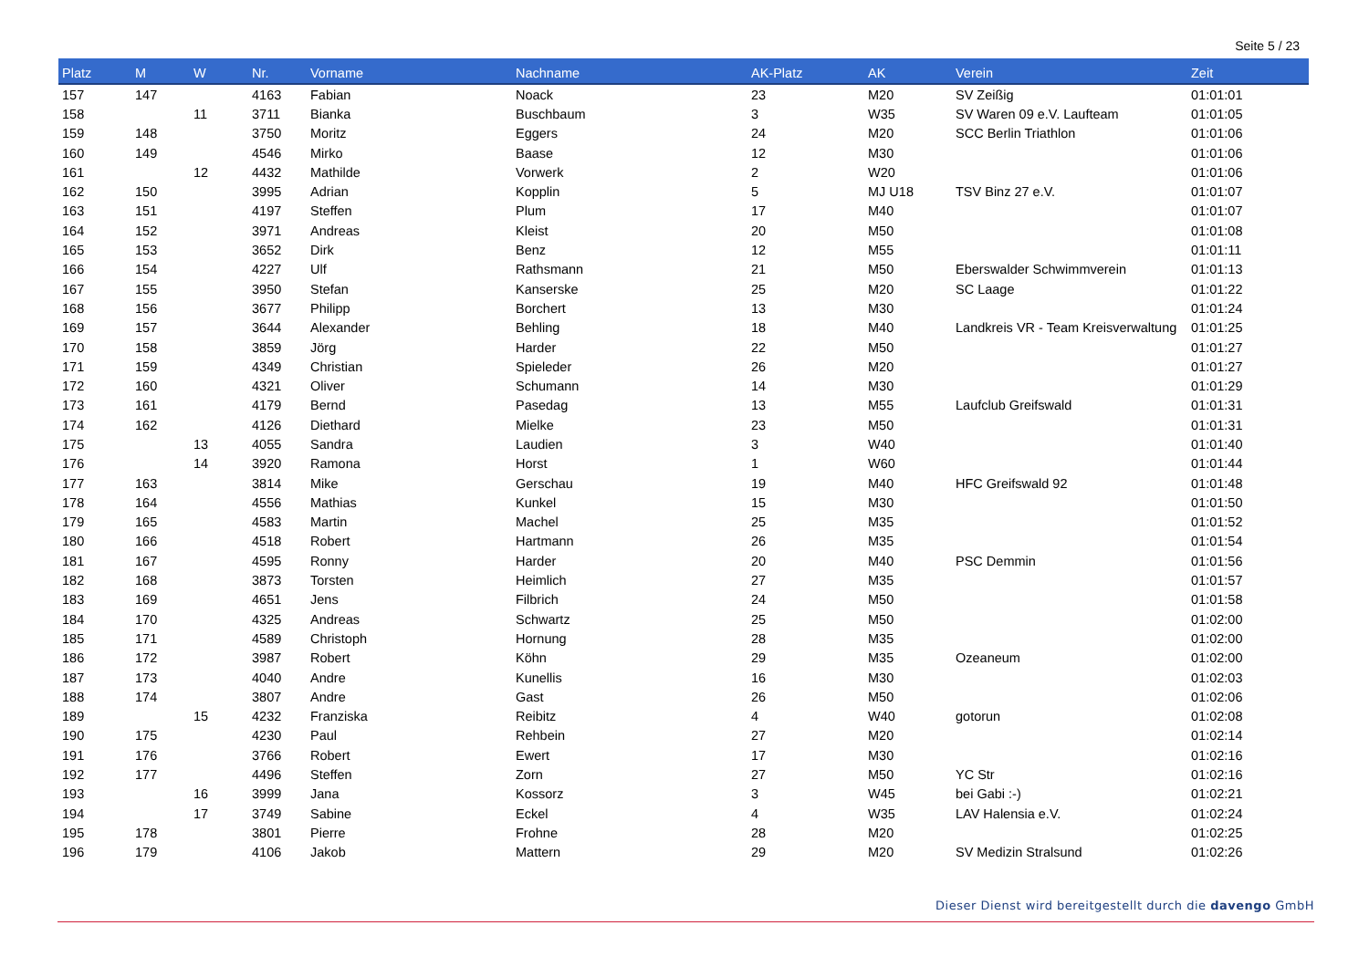Seite 5 / 23
| Platz | M | W | Nr. | Vorname | Nachname | AK-Platz | AK | Verein | Zeit |
| --- | --- | --- | --- | --- | --- | --- | --- | --- | --- |
| 157 | 147 | | 4163 | Fabian | Noack | 23 | M20 | SV Zeißig | 01:01:01 |
| 158 | | 11 | 3711 | Bianka | Buschbaum | 3 | W35 | SV Waren 09 e.V. Laufteam | 01:01:05 |
| 159 | 148 | | 3750 | Moritz | Eggers | 24 | M20 | SCC Berlin Triathlon | 01:01:06 |
| 160 | 149 | | 4546 | Mirko | Baase | 12 | M30 | | 01:01:06 |
| 161 | | 12 | 4432 | Mathilde | Vorwerk | 2 | W20 | | 01:01:06 |
| 162 | 150 | | 3995 | Adrian | Kopplin | 5 | MJ U18 | TSV Binz 27 e.V. | 01:01:07 |
| 163 | 151 | | 4197 | Steffen | Plum | 17 | M40 | | 01:01:07 |
| 164 | 152 | | 3971 | Andreas | Kleist | 20 | M50 | | 01:01:08 |
| 165 | 153 | | 3652 | Dirk | Benz | 12 | M55 | | 01:01:11 |
| 166 | 154 | | 4227 | Ulf | Rathsmann | 21 | M50 | Eberswalder Schwimmverein | 01:01:13 |
| 167 | 155 | | 3950 | Stefan | Kanserske | 25 | M20 | SC Laage | 01:01:22 |
| 168 | 156 | | 3677 | Philipp | Borchert | 13 | M30 | | 01:01:24 |
| 169 | 157 | | 3644 | Alexander | Behling | 18 | M40 | Landkreis VR - Team Kreisverwaltung | 01:01:25 |
| 170 | 158 | | 3859 | Jörg | Harder | 22 | M50 | | 01:01:27 |
| 171 | 159 | | 4349 | Christian | Spieleder | 26 | M20 | | 01:01:27 |
| 172 | 160 | | 4321 | Oliver | Schumann | 14 | M30 | | 01:01:29 |
| 173 | 161 | | 4179 | Bernd | Pasedag | 13 | M55 | Laufclub Greifswald | 01:01:31 |
| 174 | 162 | | 4126 | Diethard | Mielke | 23 | M50 | | 01:01:31 |
| 175 | | 13 | 4055 | Sandra | Laudien | 3 | W40 | | 01:01:40 |
| 176 | | 14 | 3920 | Ramona | Horst | 1 | W60 | | 01:01:44 |
| 177 | 163 | | 3814 | Mike | Gerschau | 19 | M40 | HFC Greifswald 92 | 01:01:48 |
| 178 | 164 | | 4556 | Mathias | Kunkel | 15 | M30 | | 01:01:50 |
| 179 | 165 | | 4583 | Martin | Machel | 25 | M35 | | 01:01:52 |
| 180 | 166 | | 4518 | Robert | Hartmann | 26 | M35 | | 01:01:54 |
| 181 | 167 | | 4595 | Ronny | Harder | 20 | M40 | PSC Demmin | 01:01:56 |
| 182 | 168 | | 3873 | Torsten | Heimlich | 27 | M35 | | 01:01:57 |
| 183 | 169 | | 4651 | Jens | Filbrich | 24 | M50 | | 01:01:58 |
| 184 | 170 | | 4325 | Andreas | Schwartz | 25 | M50 | | 01:02:00 |
| 185 | 171 | | 4589 | Christoph | Hornung | 28 | M35 | | 01:02:00 |
| 186 | 172 | | 3987 | Robert | Köhn | 29 | M35 | Ozeaneum | 01:02:00 |
| 187 | 173 | | 4040 | Andre | Kunellis | 16 | M30 | | 01:02:03 |
| 188 | 174 | | 3807 | Andre | Gast | 26 | M50 | | 01:02:06 |
| 189 | | 15 | 4232 | Franziska | Reibitz | 4 | W40 | gotorun | 01:02:08 |
| 190 | 175 | | 4230 | Paul | Rehbein | 27 | M20 | | 01:02:14 |
| 191 | 176 | | 3766 | Robert | Ewert | 17 | M30 | | 01:02:16 |
| 192 | 177 | | 4496 | Steffen | Zorn | 27 | M50 | YC Str | 01:02:16 |
| 193 | | 16 | 3999 | Jana | Kossorz | 3 | W45 | bei Gabi :-) | 01:02:21 |
| 194 | | 17 | 3749 | Sabine | Eckel | 4 | W35 | LAV Halensia e.V. | 01:02:24 |
| 195 | 178 | | 3801 | Pierre | Frohne | 28 | M20 | | 01:02:25 |
| 196 | 179 | | 4106 | Jakob | Mattern | 29 | M20 | SV Medizin Stralsund | 01:02:26 |
Dieser Dienst wird bereitgestellt durch die davengo GmbH